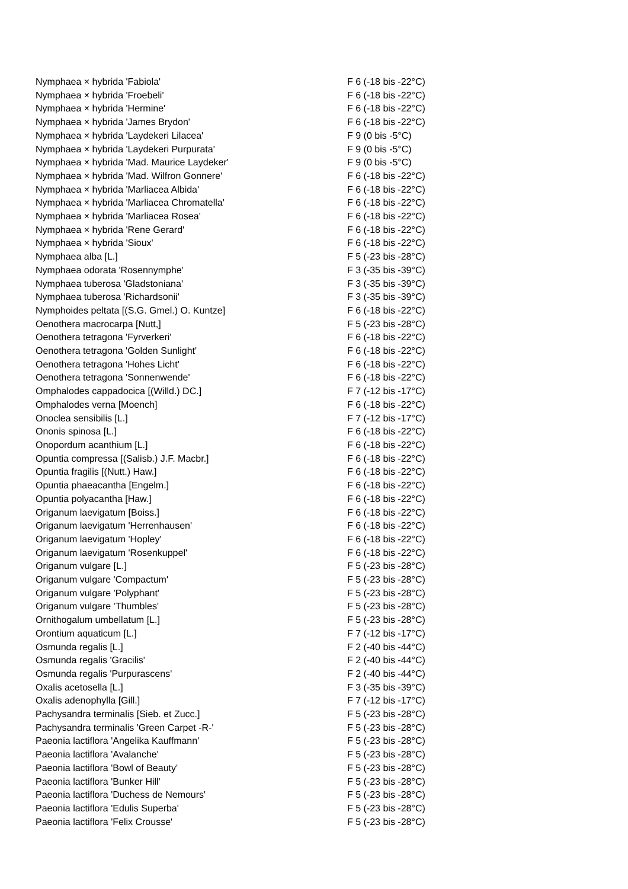| Nymphaea × hybrida 'Fabiola' | F 6 (-18 bis -22°C) |
| Nymphaea × hybrida 'Froebeli' | F 6 (-18 bis -22°C) |
| Nymphaea × hybrida 'Hermine' | F 6 (-18 bis -22°C) |
| Nymphaea × hybrida 'James Brydon' | F 6 (-18 bis -22°C) |
| Nymphaea × hybrida 'Laydekeri Lilacea' | F 9 (0 bis -5°C) |
| Nymphaea × hybrida 'Laydekeri Purpurata' | F 9 (0 bis -5°C) |
| Nymphaea × hybrida 'Mad. Maurice Laydeker' | F 9 (0 bis -5°C) |
| Nymphaea × hybrida 'Mad. Wilfron Gonnere' | F 6 (-18 bis -22°C) |
| Nymphaea × hybrida 'Marliacea Albida' | F 6 (-18 bis -22°C) |
| Nymphaea × hybrida 'Marliacea Chromatella' | F 6 (-18 bis -22°C) |
| Nymphaea × hybrida 'Marliacea Rosea' | F 6 (-18 bis -22°C) |
| Nymphaea × hybrida 'Rene Gerard' | F 6 (-18 bis -22°C) |
| Nymphaea × hybrida 'Sioux' | F 6 (-18 bis -22°C) |
| Nymphaea alba [L.] | F 5 (-23 bis -28°C) |
| Nymphaea odorata 'Rosennymphe' | F 3 (-35 bis -39°C) |
| Nymphaea tuberosa 'Gladstoniana' | F 3 (-35 bis -39°C) |
| Nymphaea tuberosa 'Richardsonii' | F 3 (-35 bis -39°C) |
| Nymphoides peltata [(S.G. Gmel.) O. Kuntze] | F 6 (-18 bis -22°C) |
| Oenothera macrocarpa [Nutt,] | F 5 (-23 bis -28°C) |
| Oenothera tetragona 'Fyrverkeri' | F 6 (-18 bis -22°C) |
| Oenothera tetragona 'Golden Sunlight' | F 6 (-18 bis -22°C) |
| Oenothera tetragona 'Hohes Licht' | F 6 (-18 bis -22°C) |
| Oenothera tetragona 'Sonnenwende' | F 6 (-18 bis -22°C) |
| Omphalodes cappadocica [(Willd.) DC.] | F 7 (-12 bis -17°C) |
| Omphalodes verna [Moench] | F 6 (-18 bis -22°C) |
| Onoclea sensibilis [L.] | F 7 (-12 bis -17°C) |
| Ononis spinosa [L.] | F 6 (-18 bis -22°C) |
| Onopordum acanthium [L.] | F 6 (-18 bis -22°C) |
| Opuntia compressa [(Salisb.) J.F. Macbr.] | F 6 (-18 bis -22°C) |
| Opuntia fragilis [(Nutt.) Haw.] | F 6 (-18 bis -22°C) |
| Opuntia phaeacantha [Engelm.] | F 6 (-18 bis -22°C) |
| Opuntia polyacantha [Haw.] | F 6 (-18 bis -22°C) |
| Origanum laevigatum [Boiss.] | F 6 (-18 bis -22°C) |
| Origanum laevigatum 'Herrenhausen' | F 6 (-18 bis -22°C) |
| Origanum laevigatum 'Hopley' | F 6 (-18 bis -22°C) |
| Origanum laevigatum 'Rosenkuppel' | F 6 (-18 bis -22°C) |
| Origanum vulgare [L.] | F 5 (-23 bis -28°C) |
| Origanum vulgare 'Compactum' | F 5 (-23 bis -28°C) |
| Origanum vulgare 'Polyphant' | F 5 (-23 bis -28°C) |
| Origanum vulgare 'Thumbles' | F 5 (-23 bis -28°C) |
| Ornithogalum umbellatum [L.] | F 5 (-23 bis -28°C) |
| Orontium aquaticum [L.] | F 7 (-12 bis -17°C) |
| Osmunda regalis [L.] | F 2 (-40 bis -44°C) |
| Osmunda regalis 'Gracilis' | F 2 (-40 bis -44°C) |
| Osmunda regalis 'Purpurascens' | F 2 (-40 bis -44°C) |
| Oxalis acetosella [L.] | F 3 (-35 bis -39°C) |
| Oxalis adenophylla [Gill.] | F 7 (-12 bis -17°C) |
| Pachysandra terminalis [Sieb. et Zucc.] | F 5 (-23 bis -28°C) |
| Pachysandra terminalis 'Green Carpet -R-' | F 5 (-23 bis -28°C) |
| Paeonia lactiflora 'Angelika Kauffmann' | F 5 (-23 bis -28°C) |
| Paeonia lactiflora 'Avalanche' | F 5 (-23 bis -28°C) |
| Paeonia lactiflora 'Bowl of Beauty' | F 5 (-23 bis -28°C) |
| Paeonia lactiflora 'Bunker Hill' | F 5 (-23 bis -28°C) |
| Paeonia lactiflora 'Duchess de Nemours' | F 5 (-23 bis -28°C) |
| Paeonia lactiflora 'Edulis Superba' | F 5 (-23 bis -28°C) |
| Paeonia lactiflora 'Felix Crousse' | F 5 (-23 bis -28°C) |